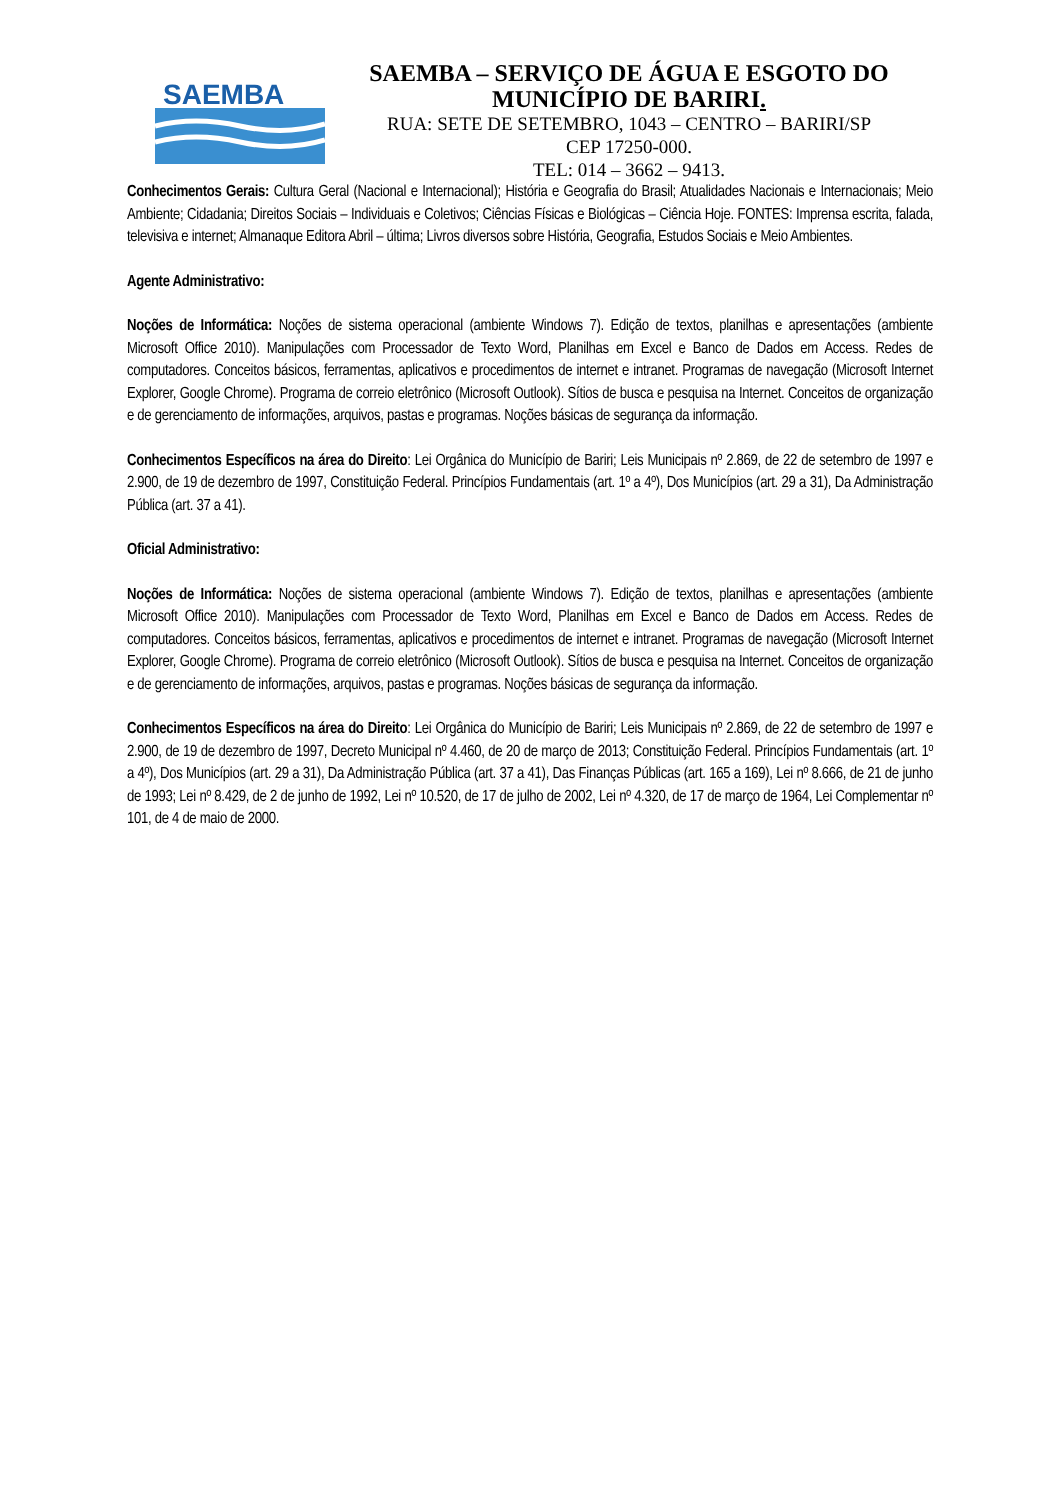SAEMBA
SAEMBA – SERVIÇO DE ÁGUA E ESGOTO DO
MUNICÍPIO DE BARIRI.
RUA: SETE DE SETEMBRO, 1043 – CENTRO – BARIRI/SP
CEP 17250-000.
TEL: 014 – 3662 – 9413.
Conhecimentos Gerais: Cultura Geral (Nacional e Internacional); História e Geografia do Brasil; Atualidades Nacionais e Internacionais; Meio Ambiente; Cidadania; Direitos Sociais – Individuais e Coletivos; Ciências Físicas e Biológicas – Ciência Hoje. FONTES: Imprensa escrita, falada, televisiva e internet; Almanaque Editora Abril – última; Livros diversos sobre História, Geografia, Estudos Sociais e Meio Ambientes.
Agente Administrativo:
Noções de Informática: Noções de sistema operacional (ambiente Windows 7). Edição de textos, planilhas e apresentações (ambiente Microsoft Office 2010). Manipulações com Processador de Texto Word, Planilhas em Excel e Banco de Dados em Access. Redes de computadores. Conceitos básicos, ferramentas, aplicativos e procedimentos de internet e intranet. Programas de navegação (Microsoft Internet Explorer, Google Chrome). Programa de correio eletrônico (Microsoft Outlook). Sítios de busca e pesquisa na Internet. Conceitos de organização e de gerenciamento de informações, arquivos, pastas e programas. Noções básicas de segurança da informação.
Conhecimentos Específicos na área do Direito: Lei Orgânica do Município de Bariri; Leis Municipais nº 2.869, de 22 de setembro de 1997 e 2.900, de 19 de dezembro de 1997, Constituição Federal. Princípios Fundamentais (art. 1º a 4º), Dos Municípios (art. 29 a 31), Da Administração Pública (art. 37 a 41).
Oficial Administrativo:
Noções de Informática: Noções de sistema operacional (ambiente Windows 7). Edição de textos, planilhas e apresentações (ambiente Microsoft Office 2010). Manipulações com Processador de Texto Word, Planilhas em Excel e Banco de Dados em Access. Redes de computadores. Conceitos básicos, ferramentas, aplicativos e procedimentos de internet e intranet. Programas de navegação (Microsoft Internet Explorer, Google Chrome). Programa de correio eletrônico (Microsoft Outlook). Sítios de busca e pesquisa na Internet. Conceitos de organização e de gerenciamento de informações, arquivos, pastas e programas. Noções básicas de segurança da informação.
Conhecimentos Específicos na área do Direito: Lei Orgânica do Município de Bariri; Leis Municipais nº 2.869, de 22 de setembro de 1997 e 2.900, de 19 de dezembro de 1997, Decreto Municipal nº 4.460, de 20 de março de 2013; Constituição Federal. Princípios Fundamentais (art. 1º a 4º), Dos Municípios (art. 29 a 31), Da Administração Pública (art. 37 a 41), Das Finanças Públicas (art. 165 a 169), Lei nº 8.666, de 21 de junho de 1993; Lei nº 8.429, de 2 de junho de 1992, Lei nº 10.520, de 17 de julho de 2002, Lei nº 4.320, de 17 de março de 1964, Lei Complementar nº 101, de 4 de maio de 2000.